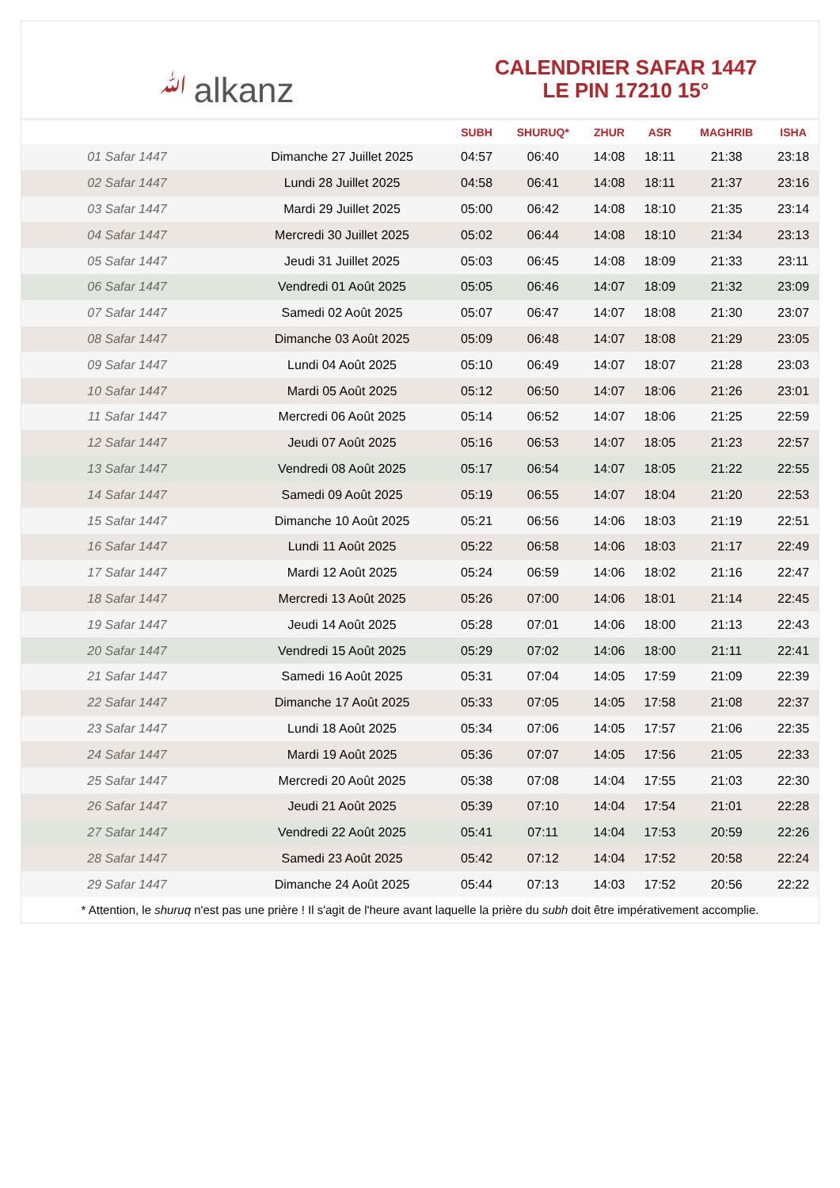ﷲalkanz
CALENDRIER SAFAR 1447
LE PIN 17210 15°
| | | SUBH | SHURUQ* | ZHUR | ASR | MAGHRIB | ISHA |
| --- | --- | --- | --- | --- | --- | --- | --- |
| 01 Safar 1447 | Dimanche 27 Juillet 2025 | 04:57 | 06:40 | 14:08 | 18:11 | 21:38 | 23:18 |
| 02 Safar 1447 | Lundi 28 Juillet 2025 | 04:58 | 06:41 | 14:08 | 18:11 | 21:37 | 23:16 |
| 03 Safar 1447 | Mardi 29 Juillet 2025 | 05:00 | 06:42 | 14:08 | 18:10 | 21:35 | 23:14 |
| 04 Safar 1447 | Mercredi 30 Juillet 2025 | 05:02 | 06:44 | 14:08 | 18:10 | 21:34 | 23:13 |
| 05 Safar 1447 | Jeudi 31 Juillet 2025 | 05:03 | 06:45 | 14:08 | 18:09 | 21:33 | 23:11 |
| 06 Safar 1447 | Vendredi 01 Août 2025 | 05:05 | 06:46 | 14:07 | 18:09 | 21:32 | 23:09 |
| 07 Safar 1447 | Samedi 02 Août 2025 | 05:07 | 06:47 | 14:07 | 18:08 | 21:30 | 23:07 |
| 08 Safar 1447 | Dimanche 03 Août 2025 | 05:09 | 06:48 | 14:07 | 18:08 | 21:29 | 23:05 |
| 09 Safar 1447 | Lundi 04 Août 2025 | 05:10 | 06:49 | 14:07 | 18:07 | 21:28 | 23:03 |
| 10 Safar 1447 | Mardi 05 Août 2025 | 05:12 | 06:50 | 14:07 | 18:06 | 21:26 | 23:01 |
| 11 Safar 1447 | Mercredi 06 Août 2025 | 05:14 | 06:52 | 14:07 | 18:06 | 21:25 | 22:59 |
| 12 Safar 1447 | Jeudi 07 Août 2025 | 05:16 | 06:53 | 14:07 | 18:05 | 21:23 | 22:57 |
| 13 Safar 1447 | Vendredi 08 Août 2025 | 05:17 | 06:54 | 14:07 | 18:05 | 21:22 | 22:55 |
| 14 Safar 1447 | Samedi 09 Août 2025 | 05:19 | 06:55 | 14:07 | 18:04 | 21:20 | 22:53 |
| 15 Safar 1447 | Dimanche 10 Août 2025 | 05:21 | 06:56 | 14:06 | 18:03 | 21:19 | 22:51 |
| 16 Safar 1447 | Lundi 11 Août 2025 | 05:22 | 06:58 | 14:06 | 18:03 | 21:17 | 22:49 |
| 17 Safar 1447 | Mardi 12 Août 2025 | 05:24 | 06:59 | 14:06 | 18:02 | 21:16 | 22:47 |
| 18 Safar 1447 | Mercredi 13 Août 2025 | 05:26 | 07:00 | 14:06 | 18:01 | 21:14 | 22:45 |
| 19 Safar 1447 | Jeudi 14 Août 2025 | 05:28 | 07:01 | 14:06 | 18:00 | 21:13 | 22:43 |
| 20 Safar 1447 | Vendredi 15 Août 2025 | 05:29 | 07:02 | 14:06 | 18:00 | 21:11 | 22:41 |
| 21 Safar 1447 | Samedi 16 Août 2025 | 05:31 | 07:04 | 14:05 | 17:59 | 21:09 | 22:39 |
| 22 Safar 1447 | Dimanche 17 Août 2025 | 05:33 | 07:05 | 14:05 | 17:58 | 21:08 | 22:37 |
| 23 Safar 1447 | Lundi 18 Août 2025 | 05:34 | 07:06 | 14:05 | 17:57 | 21:06 | 22:35 |
| 24 Safar 1447 | Mardi 19 Août 2025 | 05:36 | 07:07 | 14:05 | 17:56 | 21:05 | 22:33 |
| 25 Safar 1447 | Mercredi 20 Août 2025 | 05:38 | 07:08 | 14:04 | 17:55 | 21:03 | 22:30 |
| 26 Safar 1447 | Jeudi 21 Août 2025 | 05:39 | 07:10 | 14:04 | 17:54 | 21:01 | 22:28 |
| 27 Safar 1447 | Vendredi 22 Août 2025 | 05:41 | 07:11 | 14:04 | 17:53 | 20:59 | 22:26 |
| 28 Safar 1447 | Samedi 23 Août 2025 | 05:42 | 07:12 | 14:04 | 17:52 | 20:58 | 22:24 |
| 29 Safar 1447 | Dimanche 24 Août 2025 | 05:44 | 07:13 | 14:03 | 17:52 | 20:56 | 22:22 |
* Attention, le shuruq n'est pas une prière ! Il s'agit de l'heure avant laquelle la prière du subh doit être impérativement accomplie.